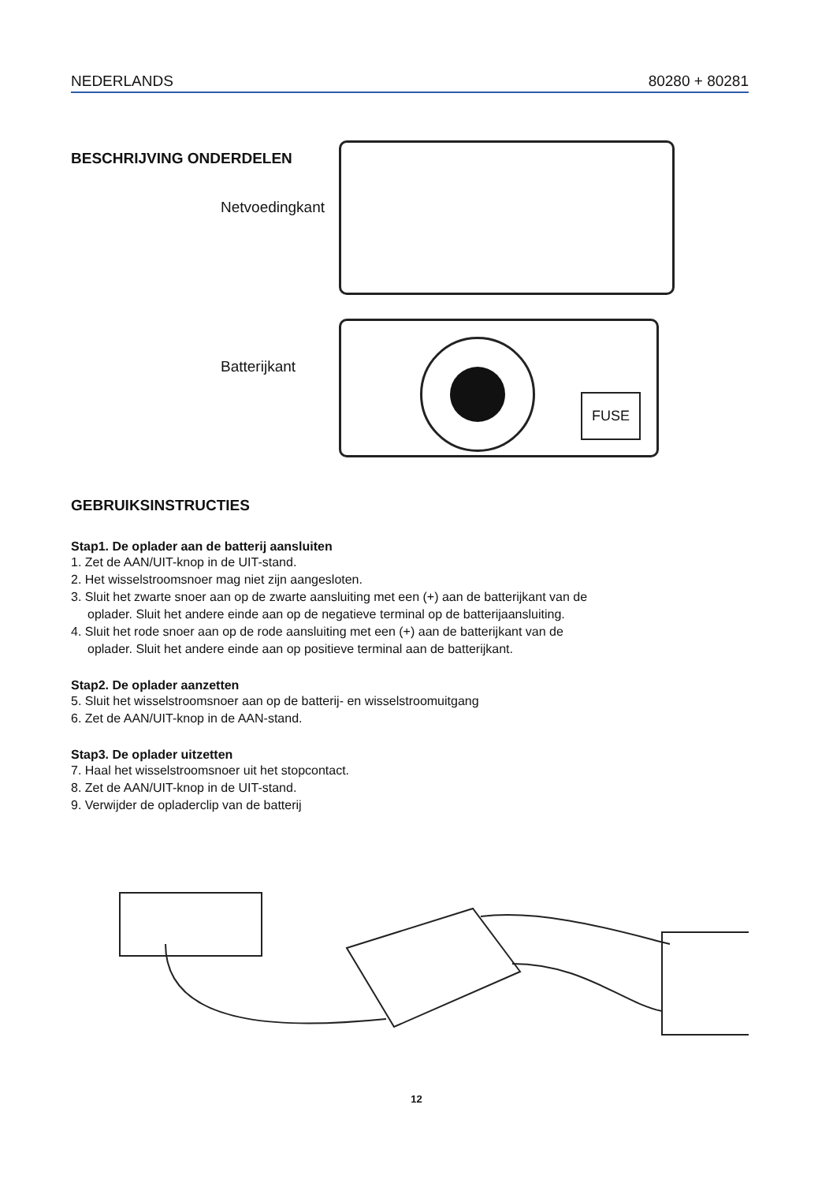NEDERLANDS 80280 + 80281
BESCHRIJVING ONDERDELEN
Netvoedingkant
Batterijkant
FUSE
GEBRUIKSINSTRUCTIES
Stap1. De oplader aan de batterij aansluiten
1. Zet de AAN/UIT-knop in de UIT-stand.
2. Het wisselstroomsnoer mag niet zijn aangesloten.
3. Sluit het zwarte snoer aan op de zwarte aansluiting met een (+) aan de batterijkant van de
oplader. Sluit het andere einde aan op de negatieve terminal op de batterijaansluiting.
4. Sluit het rode snoer aan op de rode aansluiting met een (+) aan de batterijkant van de
oplader. Sluit het andere einde aan op positieve terminal aan de batterijkant.
Stap2. De oplader aanzetten
5. Sluit het wisselstroomsnoer aan op de batterij- en wisselstroomuitgang
6. Zet de AAN/UIT-knop in de AAN-stand.
Stap3. De oplader uitzetten
7. Haal het wisselstroomsnoer uit het stopcontact.
8. Zet de AAN/UIT-knop in de UIT-stand.
9. Verwijder de opladerclip van de batterij
12